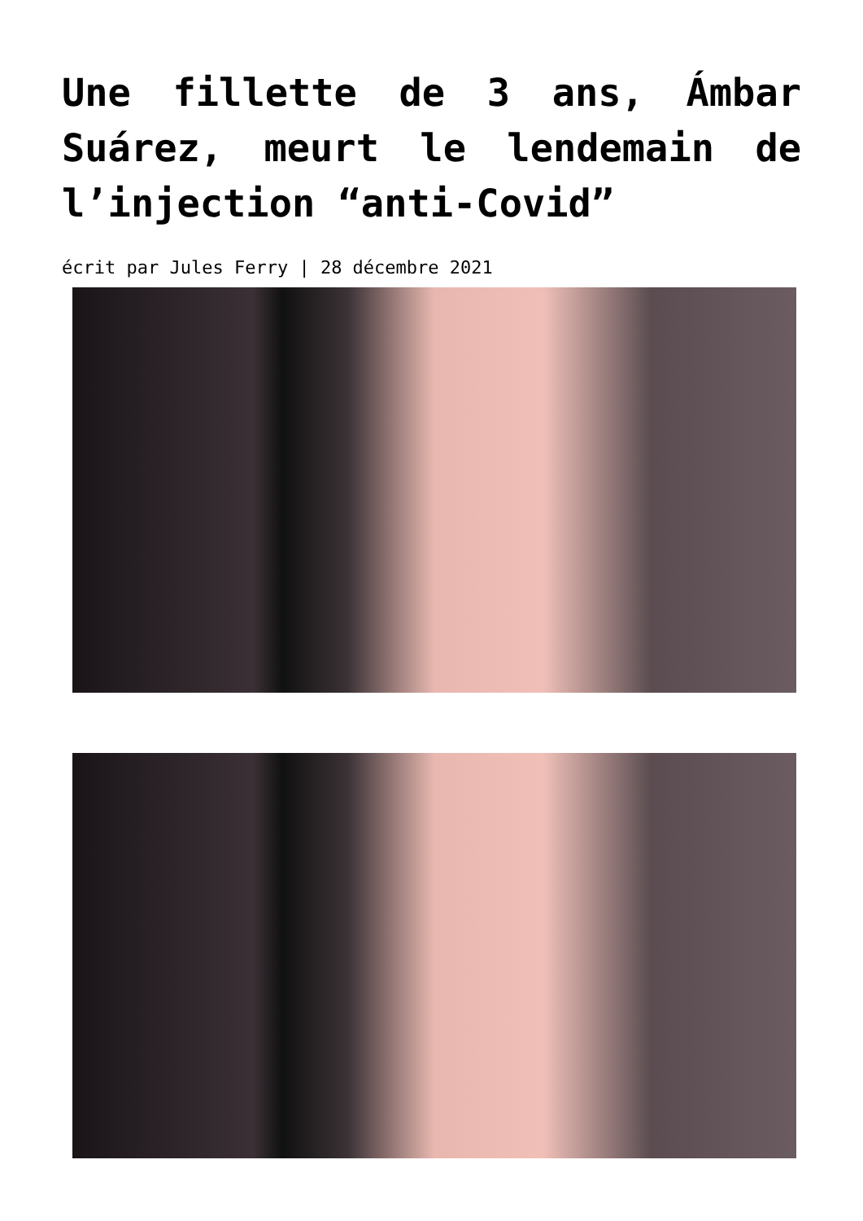Une fillette de 3 ans, Ámbar Suárez, meurt le lendemain de l’injection “anti-Covid”
écrit par Jules Ferry | 28 décembre 2021